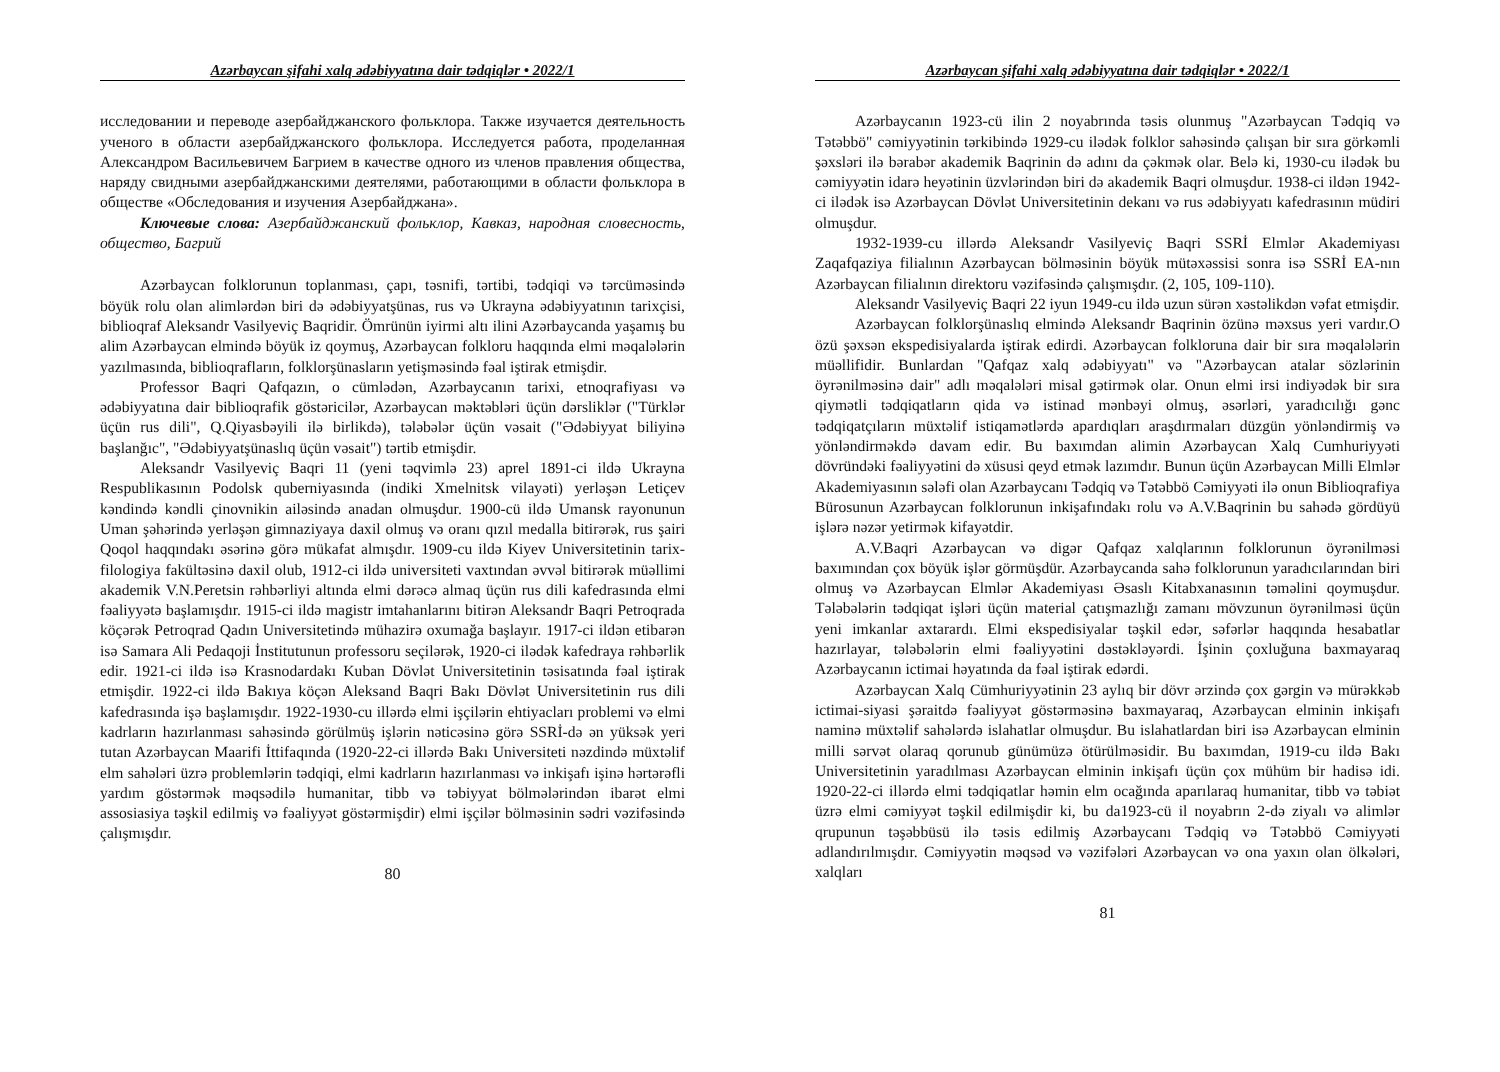Azərbaycan şifahi xalq ədəbiyyatına dair tədqiqlər • 2022/1
исследовании и переводе азербайджанского фольклора. Также изучается деятельность ученого в области азербайджанского фольклора. Исследуется работа, проделанная Александром Васильевичем Багрием в качестве одного из членов правления общества, наряду свидными азербайджанскими деятелями, работающими в области фольклора в обществе «Обследования и изучения Азербайджана».
Ключевые слова: Азербайджанский фольклор, Кавказ, народная словесность, общество, Багрий
Azərbaycan folklorunun toplanması, çapı, təsnifi, tərtibi, tədqiqi və tərcüməsində böyük rolu olan alimlərdən biri də ədəbiyyatşünas, rus və Ukrayna ədəbiyyatının tarixçisi, biblioqraf Aleksandr Vasilyeviç Baqridir. Ömrünün iyirmi altı ilini Azərbaycanda yaşamış bu alim Azərbaycan elmində böyük iz qoymuş, Azərbaycan folkloru haqqında elmi məqalələrin yazılmasında, biblioqrafların, folklorşünasların yetişməsində fəal iştirak etmişdir.
Professor Baqri Qafqazın, o cümlədən, Azərbaycanın tarixi, etnoqrafiyası və ədəbiyyatına dair biblioqrafik göstəricilər, Azərbaycan məktəbləri üçün dərsliklər ("Türklər üçün rus dili", Q.Qiyasbəyili ilə birlikdə), tələbələr üçün vəsait ("Ədəbiyyat biliyinə başlanğıc", "Ədəbiyyatşünaslıq üçün vəsait") tərtib etmişdir.
Aleksandr Vasilyeviç Baqri 11 (yeni təqvimlə 23) aprel 1891-ci ildə Ukrayna Respublikasının Podolsk quberniyasında (indiki Xmelnitsk vilayəti) yerləşən Letiçev kəndində kəndli çinovnikin ailəsində anadan olmuşdur. 1900-cü ildə Umansk rayonunun Uman şəhərində yerləşən gimnaziyaya daxil olmuş və oranı qızıl medalla bitirərək, rus şairi Qoqol haqqındakı əsərinə görə mükafat almışdır. 1909-cu ildə Kiyev Universitetinin tarix-filologiya fakültəsinə daxil olub, 1912-ci ildə universiteti vaxtından əvvəl bitirərək müəllimi akademik V.N.Peretsin rəhbərliyi altında elmi dərəcə almaq üçün rus dili kafedrasında elmi fəaliyyətə başlamışdır. 1915-ci ildə magistr imtahanlarını bitirən Aleksandr Baqri Petroqrada köçərək Petroqrad Qadın Universitetində mühazirə oxumağa başlayır. 1917-ci ildən etibarən isə Samara Ali Pedaqoji İnstitutunun professoru seçilərək, 1920-ci ilədək kafedraya rəhbərlik edir. 1921-ci ildə isə Krasnodardakı Kuban Dövlət Universitetinin təsisatında fəal iştirak etmişdir. 1922-ci ildə Bakıya köçən Aleksand Baqri Bakı Dövlət Universitetinin rus dili kafedrasında işə başlamışdır. 1922-1930-cu illərdə elmi işçilərin ehtiyacları problemi və elmi kadrların hazırlanması sahəsində görülmüş işlərin nəticəsinə görə SSRİ-də ən yüksək yeri tutan Azərbaycan Maarifi İttifaqında (1920-22-ci illərdə Bakı Universiteti nəzdində müxtəlif elm sahələri üzrə problemlərin tədqiqi, elmi kadrların hazırlanması və inkişafı işinə hərtərəfli yardım göstərmək məqsədilə humanitar, tibb və təbiyyat bölmələrindən ibarət elmi assosiasiya təşkil edilmiş və fəaliyyət göstərmişdir) elmi işçilər bölməsinin sədri vəzifəsində çalışmışdır.
80
Azərbaycan şifahi xalq ədəbiyyatına dair tədqiqlər • 2022/1
Azərbaycanın 1923-cü ilin 2 noyabrında təsis olunmuş "Azərbaycan Tədqiq və Tətəbbö" cəmiyyətinin tərkibində 1929-cu ilədək folklor sahəsində çalışan bir sıra görkəmli şəxsləri ilə bərabər akademik Baqrinin də adını da çəkmək olar. Belə ki, 1930-cu ilədək bu cəmiyyətin idarə heyətinin üzvlərindən biri də akademik Baqri olmuşdur. 1938-ci ildən 1942-ci ilədək isə Azərbaycan Dövlət Universitetinin dekanı və rus ədəbiyyatı kafedrasının müdiri olmuşdur.
1932-1939-cu illərdə Aleksandr Vasilyeviç Baqri SSRİ Elmlər Akademiyası Zaqafqaziya filialının Azərbaycan bölməsinin böyük mütəxəssisi sonra isə SSRİ EA-nın Azərbaycan filialının direktoru vəzifəsində çalışmışdır. (2, 105, 109-110).
Aleksandr Vasilyeviç Baqri 22 iyun 1949-cu ildə uzun sürən xəstəlikdən vəfat etmişdir.
Azərbaycan folklorşünaslıq elmində Aleksandr Baqrinin özünə məxsus yeri vardır.O özü şəxsən ekspedisiyalarda iştirak edirdi. Azərbaycan folkloruna dair bir sıra məqalələrin müəllifidir. Bunlardan "Qafqaz xalq ədəbiyyatı" və "Azərbaycan atalar sözlərinin öyrənilməsinə dair" adlı məqalələri misal gətirmək olar. Onun elmi irsi indiyədək bir sıra qiymətli tədqiqatların qida və istinad mənbəyi olmuş, əsərləri, yaradıcılığı gənc tədqiqatçıların müxtəlif istiqamətlərdə apardıqları araşdırmaları düzgün yönləndirmiş və yönləndirməkdə davam edir. Bu baxımdan alimin Azərbaycan Xalq Cumhuriyyəti dövründəki fəaliyyətini də xüsusi qeyd etmək lazımdır. Bunun üçün Azərbaycan Milli Elmlər Akademiyasının sələfi olan Azərbaycanı Tədqiq və Tətəbbö Cəmiyyəti ilə onun Biblioqrafiya Bürosunun Azərbaycan folklorunun inkişafındakı rolu və A.V.Baqrinin bu sahədə gördüyü işlərə nəzər yetirmək kifayətdir.
A.V.Baqri Azərbaycan və digər Qafqaz xalqlarının folklorunun öyrənilməsi baxımından çox böyük işlər görmüşdür. Azərbaycanda sahə folklorunun yaradıcılarından biri olmuş və Azərbaycan Elmlər Akademiyası Əsaslı Kitabxanasının təməlini qoymuşdur. Tələbələrin tədqiqat işləri üçün material çatışmazlığı zamanı mövzunun öyrənilməsi üçün yeni imkanlar axtarardı. Elmi ekspedisiyalar təşkil edər, səfərlər haqqında hesabatlar hazırlayar, tələbələrin elmi fəaliyyətini dəstəkləyərdi. İşinin çoxluğuna baxmayaraq Azərbaycanın ictimai həyatında da fəal iştirak edərdi.
Azərbaycan Xalq Cümhuriyyətinin 23 aylıq bir dövr ərzində çox gərgin və mürəkkəb ictimai-siyasi şəraitdə fəaliyyət göstərməsinə baxmayaraq, Azərbaycan elminin inkişafı naminə müxtəlif sahələrdə islahatlar olmuşdur. Bu islahatlardan biri isə Azərbaycan elminin milli sərvət olaraq qorunub günümüzə ötürülməsidir. Bu baxımdan, 1919-cu ildə Bakı Universitetinin yaradılması Azərbaycan elminin inkişafı üçün çox mühüm bir hadisə idi. 1920-22-ci illərdə elmi tədqiqatlar həmin elm ocağında aparılaraq humanitar, tibb və təbiət üzrə elmi cəmiyyət təşkil edilmişdir ki, bu da1923-cü il noyabrın 2-də ziyalı və alimlər qrupunun təşəbbüsü ilə təsis edilmiş Azərbaycanı Tədqiq və Tətəbbö Cəmiyyəti adlandırılmışdır. Cəmiyyətin məqsəd və vəzifələri Azərbaycan və ona yaxın olan ölkələri, xalqları
81